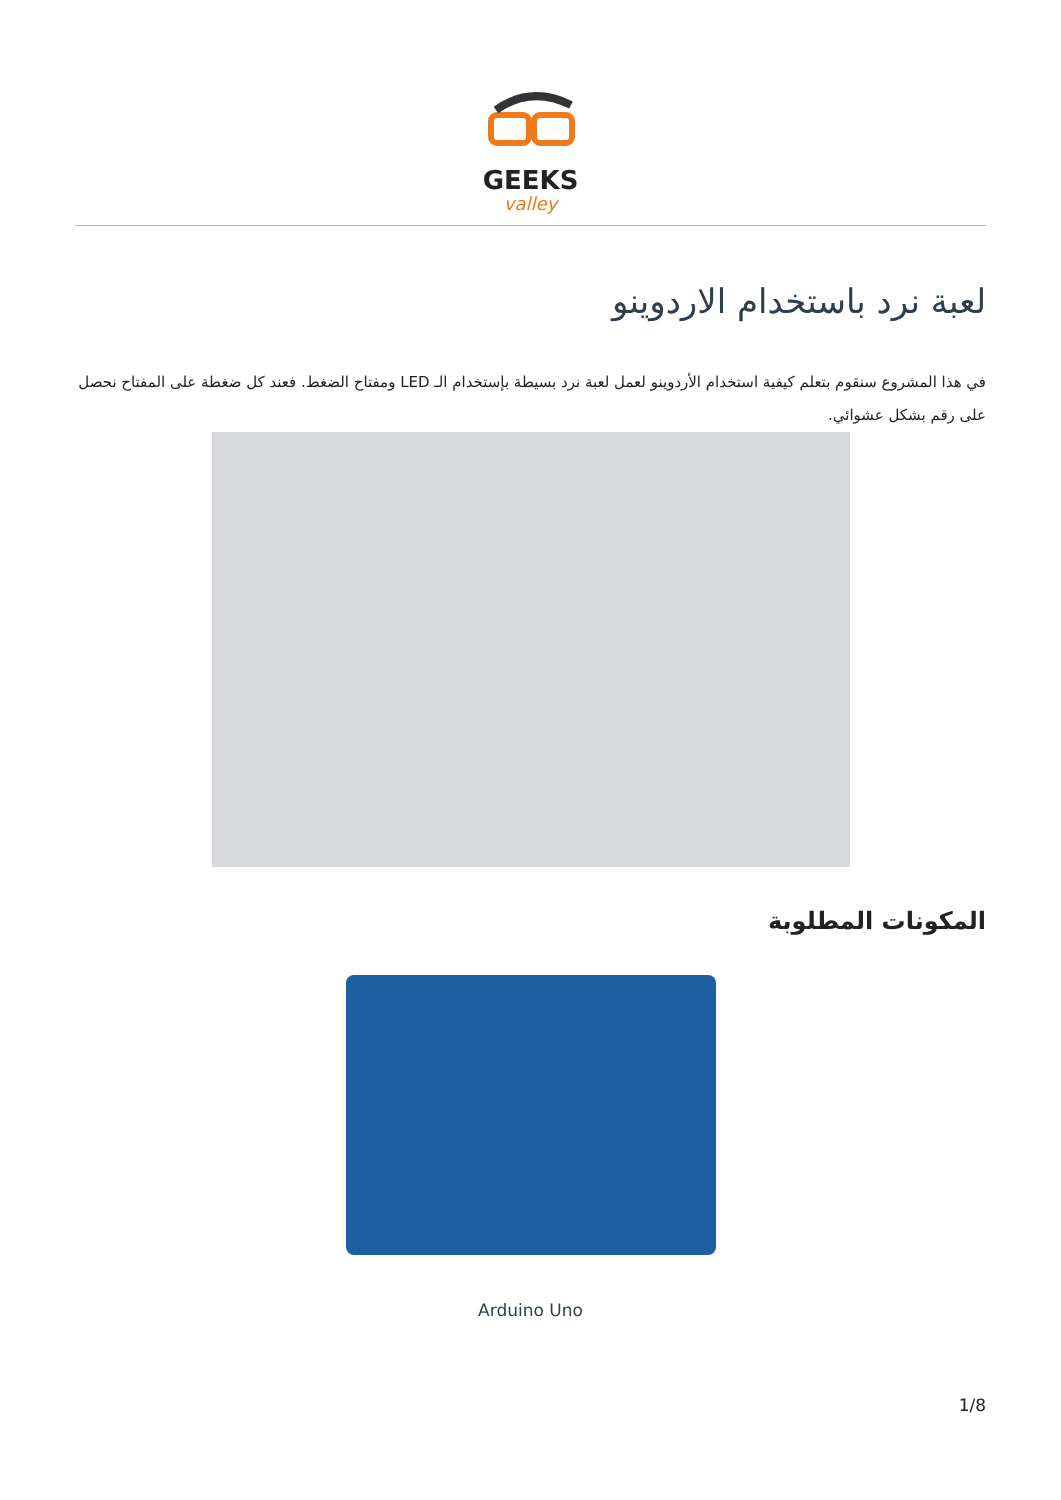GEEKS
valley
لعبة نرد باستخدام الاردوينو
في هذا المشروع سنقوم بتعلم كيفية استخدام الأردوينو لعمل لعبة نرد بسيطة بإستخدام الـ LED ومفتاح الضغط. فعند كل ضغطة على المفتاح نحصل على رقم بشكل عشوائي.
المكونات المطلوبة
Arduino Uno
1/8